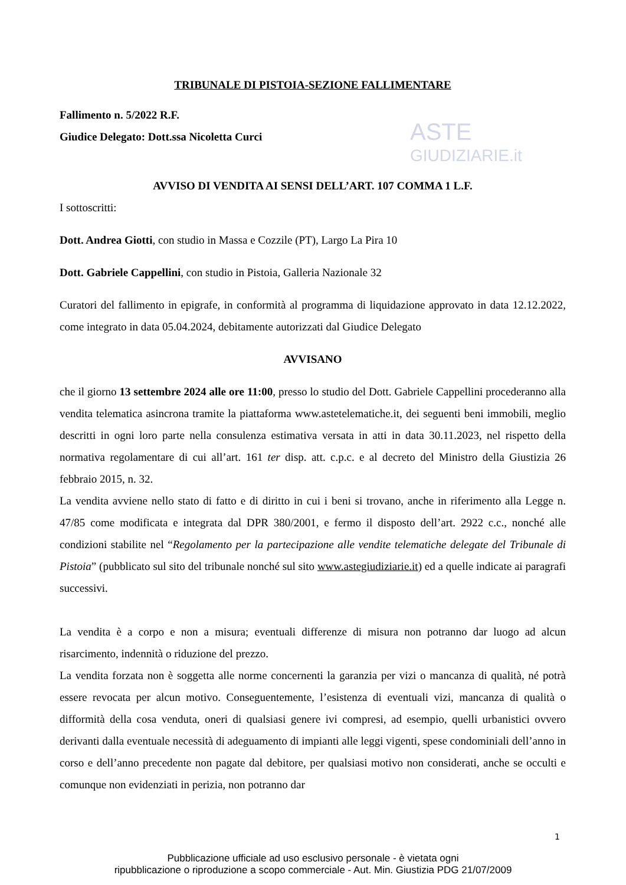ASTE
GIUDIZIARIE.it
TRIBUNALE DI PISTOIA-SEZIONE FALLIMENTARE
Fallimento n. 5/2022 R.F.
Giudice Delegato: Dott.ssa Nicoletta Curci
AVVISO DI VENDITA AI SENSI DELL’ART. 107 COMMA 1 L.F.
I sottoscritti:
Dott. Andrea Giotti, con studio in Massa e Cozzile (PT), Largo La Pira 10
Dott. Gabriele Cappellini, con studio in Pistoia, Galleria Nazionale 32
Curatori del fallimento in epigrafe, in conformità al programma di liquidazione approvato in data 12.12.2022, come integrato in data 05.04.2024, debitamente autorizzati dal Giudice Delegato
AVVISANO
che il giorno 13 settembre 2024 alle ore 11:00, presso lo studio del Dott. Gabriele Cappellini procederanno alla vendita telematica asincrona tramite la piattaforma www.astetelematiche.it, dei seguenti beni immobili, meglio descritti in ogni loro parte nella consulenza estimativa versata in atti in data 30.11.2023, nel rispetto della normativa regolamentare di cui all’art. 161 ter disp. att. c.p.c. e al decreto del Ministro della Giustizia 26 febbraio 2015, n. 32.
La vendita avviene nello stato di fatto e di diritto in cui i beni si trovano, anche in riferimento alla Legge n. 47/85 come modificata e integrata dal DPR 380/2001, e fermo il disposto dell’art. 2922 c.c., nonché alle condizioni stabilite nel “Regolamento per la partecipazione alle vendite telematiche delegate del Tribunale di Pistoia” (pubblicato sul sito del tribunale nonché sul sito www.astegiudiziarie.it) ed a quelle indicate ai paragrafi successivi.
La vendita è a corpo e non a misura; eventuali differenze di misura non potranno dar luogo ad alcun risarcimento, indennità o riduzione del prezzo.
La vendita forzata non è soggetta alle norme concernenti la garanzia per vizi o mancanza di qualità, né potrà essere revocata per alcun motivo. Conseguentemente, l’esistenza di eventuali vizi, mancanza di qualità o difformità della cosa venduta, oneri di qualsiasi genere ivi compresi, ad esempio, quelli urbanistici ovvero derivanti dalla eventuale necessità di adeguamento di impianti alle leggi vigenti, spese condominiali dell’anno in corso e dell’anno precedente non pagate dal debitore, per qualsiasi motivo non considerati, anche se occulti e comunque non evidenziati in perizia, non potranno dar
1
Pubblicazione ufficiale ad uso esclusivo personale - è vietata ogni
ripubblicazione o riproduzione a scopo commerciale - Aut. Min. Giustizia PDG 21/07/2009